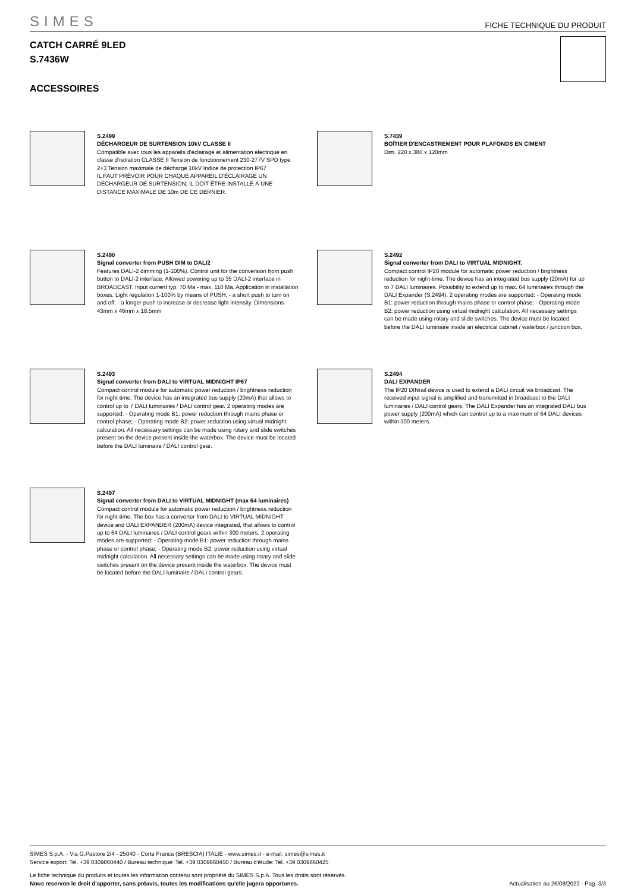SIMES FICHE TECHNIQUE DU PRODUIT
CATCH CARRÉ 9LED
S.7436W
ACCESSOIRES
S.2499
DÉCHARGEUR DE SURTENSION 10kV CLASSE II
Compatible avec tous les appareils d'éclairage et alimentation electrique en classe d'isolation CLASSE II Tension de fonctionnement 230-277V SPD type 2+3 Tension maximale de décharge 10kV Indice de protection IP67
IL FAUT PRÉVOIR POUR CHAQUE APPAREIL D'ÉCLAIRAGE UN DÉCHARGEUR DE SURTENSION; IL DOIT ÊTRE INSTALLÉ À UNE DISTANCE MAXIMALE DE 10m DE CE DERNIER.
S.7439
BOÎTIER D'ENCASTREMENT POUR PLAFONDS EN CIMENT
Dim. 220 x 380 x 120mm
S.2490
Signal converter from PUSH DIM to DALI2
Features DALI-2 dimming (1-100%). Control unit for the conversion from push button to DALI-2 interface. Allowed powering up to 35 DALI-2 interface in BROADCAST. Input current typ. 70 Ma - max. 110 Ma. Application in installation boxes. Light regulation 1-100% by means of PUSH: - a short push to turn on and off; - a longer push to increase or decrease light intensity. Dimensions 43mm x 46mm x 18.5mm
S.2492
Signal converter from DALI to VIRTUAL MIDNIGHT.
Compact control IP20 module for automatic power reduction / brightness reduction for night-time. The device has an integrated bus supply (20mA) for up to 7 DALI luminaires. Possibility to extend up to max. 64 luminaires through the DALI Expander (S.2494). 2 operating modes are supported: - Operating mode B1: power reduction through mains phase or control phase; - Operating mode B2: power reduction using virtual midnight calculation. All necessary settings can be made using rotary and slide switches. The device must be located before the DALI luminaire inside an electrical cabinet / waterbox / junction box.
S.2493
Signal converter from DALI to VIRTUAL MIDNIGHT IP67
Compact control module for automatic power reduction / brightness reduction for night-time. The device has an integrated bus supply (20mA) that allows to control up to 7 DALI luminaires / DALI control gear. 2 operating modes are supported: - Operating mode B1: power reduction through mains phase or control phase; - Operating mode B2: power reduction using virtual midnight calculation. All necessary settings can be made using rotary and slide switches present on the device present inside the waterbox. The device must be located before the DALI luminaire / DALI control gear.
S.2494
DALI EXPANDER
The IP20 DINrail device is used to extend a DALI circuit via broadcast. The received input signal is amplified and transmitted in broadcast to the DALI luminaires / DALI control gears. The DALI Expander has an integrated DALI bus power supply (200mA) which can control up to a maximum of 64 DALI devices within 300 meters.
S.2497
Signal converter from DALI to VIRTUAL MIDNIGHT (max 64 luminaires)
Compact control module for automatic power reduction / brightness reduction for night-time. The box has a converter from DALI to VIRTUAL MIDNIGHT device and DALI EXPANDER (200mA) device integrated, that allows to control up to 64 DALI luminaires / DALI control gears within 300 meters. 2 operating modes are supported: - Operating mode B1: power reduction through mains phase or control phase; - Operating mode B2: power reduction using virtual midnight calculation. All necessary settings can be made using rotary and slide switches present on the device present inside the waterbox. The device must be located before the DALI luminaire / DALI control gears.
SIMES S.p.A. - Via G.Pastore 2/4 - 25040 - Corte Franca (BRESCIA) ITALIE - www.simes.it - e-mail: simes@simes.it
Service export: Tel. +39 0309860440 / Bureau technique: Tel. +39 0309860450 / Bureau d'étude: Tel. +39 0309860425
Le fiche technique du produits et toutes les information contenu sont propriété du SIMES S.p.A. Tous les droits sont réservés.
Nous reservon le droit d'apporter, sans préavis, toutes les modifications qu'elle jugera opportunes.
Actualisation au 26/08/2022 - Pag. 3/3